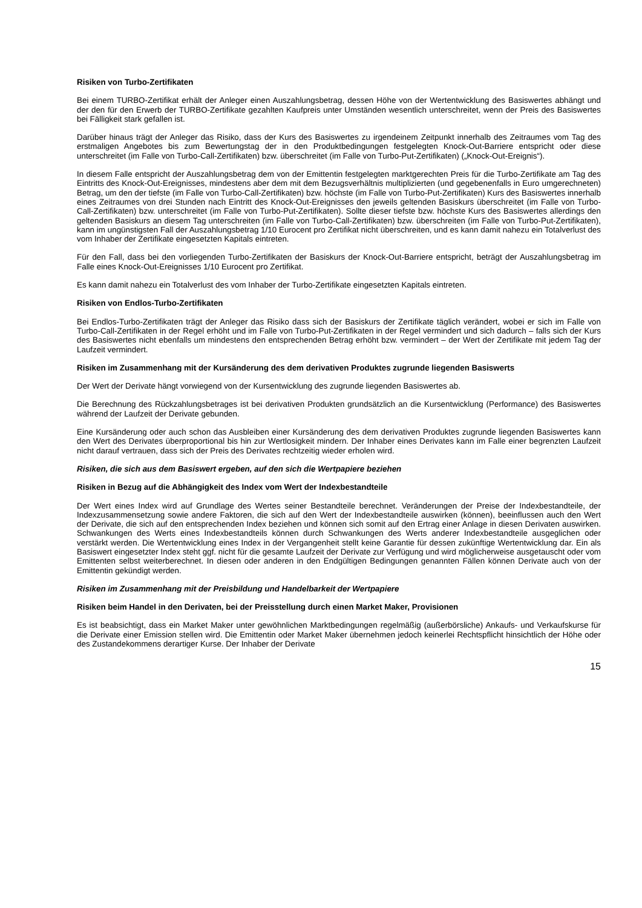Risiken von Turbo-Zertifikaten
Bei einem TURBO-Zertifikat erhält der Anleger einen Auszahlungsbetrag, dessen Höhe von der Wertentwicklung des Basiswertes abhängt und der den für den Erwerb der TURBO-Zertifikate gezahlten Kaufpreis unter Umständen wesentlich unterschreitet, wenn der Preis des Basiswertes bei Fälligkeit stark gefallen ist.
Darüber hinaus trägt der Anleger das Risiko, dass der Kurs des Basiswertes zu irgendeinem Zeitpunkt innerhalb des Zeitraumes vom Tag des erstmaligen Angebotes bis zum Bewertungstag der in den Produktbedingungen festgelegten Knock-Out-Barriere entspricht oder diese unterschreitet (im Falle von Turbo-Call-Zertifikaten) bzw. überschreitet (im Falle von Turbo-Put-Zertifikaten) („Knock-Out-Ereignis“).
In diesem Falle entspricht der Auszahlungsbetrag dem von der Emittentin festgelegten marktgerechten Preis für die Turbo-Zertifikate am Tag des Eintritts des Knock-Out-Ereignisses, mindestens aber dem mit dem Bezugsverhältnis multiplizierten (und gegebenenfalls in Euro umgerechneten) Betrag, um den der tiefste (im Falle von Turbo-Call-Zertifikaten) bzw. höchste (im Falle von Turbo-Put-Zertifikaten) Kurs des Basiswertes innerhalb eines Zeitraumes von drei Stunden nach Eintritt des Knock-Out-Ereignisses den jeweils geltenden Basiskurs überschreitet (im Falle von Turbo-Call-Zertifikaten) bzw. unterschreitet (im Falle von Turbo-Put-Zertifikaten). Sollte dieser tiefste bzw. höchste Kurs des Basiswertes allerdings den geltenden Basiskurs an diesem Tag unterschreiten (im Falle von Turbo-Call-Zertifikaten) bzw. überschreiten (im Falle von Turbo-Put-Zertifikaten), kann im ungünstigsten Fall der Auszahlungsbetrag 1/10 Eurocent pro Zertifikat nicht überschreiten, und es kann damit nahezu ein Totalverlust des vom Inhaber der Zertifikate eingesetzten Kapitals eintreten.
Für den Fall, dass bei den vorliegenden Turbo-Zertifikaten der Basiskurs der Knock-Out-Barriere entspricht, beträgt der Auszahlungsbetrag im Falle eines Knock-Out-Ereignisses 1/10 Eurocent pro Zertifikat.
Es kann damit nahezu ein Totalverlust des vom Inhaber der Turbo-Zertifikate eingesetzten Kapitals eintreten.
Risiken von Endlos-Turbo-Zertifikaten
Bei Endlos-Turbo-Zertifikaten trägt der Anleger das Risiko dass sich der Basiskurs der Zertifikate täglich verändert, wobei er sich im Falle von Turbo-Call-Zertifikaten in der Regel erhöht und im Falle von Turbo-Put-Zertifikaten in der Regel vermindert und sich dadurch – falls sich der Kurs des Basiswertes nicht ebenfalls um mindestens den entsprechenden Betrag erhöht bzw. vermindert – der Wert der Zertifikate mit jedem Tag der Laufzeit vermindert.
Risiken im Zusammenhang mit der Kursänderung des dem derivativen Produktes zugrunde liegenden Basiswerts
Der Wert der Derivate hängt vorwiegend von der Kursentwicklung des zugrunde liegenden Basiswertes ab.
Die Berechnung des Rückzahlungsbetrages ist bei derivativen Produkten grundsätzlich an die Kursentwicklung (Performance) des Basiswertes während der Laufzeit der Derivate gebunden.
Eine Kursänderung oder auch schon das Ausbleiben einer Kursänderung des dem derivativen Produktes zugrunde liegenden Basiswertes kann den Wert des Derivates überproportional bis hin zur Wertlosigkeit mindern. Der Inhaber eines Derivates kann im Falle einer begrenzten Laufzeit nicht darauf vertrauen, dass sich der Preis des Derivates rechtzeitig wieder erholen wird.
Risiken, die sich aus dem Basiswert ergeben, auf den sich die Wertpapiere beziehen
Risiken in Bezug auf die Abhängigkeit des Index vom Wert der Indexbestandteile
Der Wert eines Index wird auf Grundlage des Wertes seiner Bestandteile berechnet. Veränderungen der Preise der Indexbestandteile, der Indexzusammensetzung sowie andere Faktoren, die sich auf den Wert der Indexbestandteile auswirken (können), beeinflussen auch den Wert der Derivate, die sich auf den entsprechenden Index beziehen und können sich somit auf den Ertrag einer Anlage in diesen Derivaten auswirken. Schwankungen des Werts eines Indexbestandteils können durch Schwankungen des Werts anderer Indexbestandteile ausgeglichen oder verstärkt werden. Die Wertentwicklung eines Index in der Vergangenheit stellt keine Garantie für dessen zukünftige Wertentwicklung dar. Ein als Basiswert eingesetzter Index steht ggf. nicht für die gesamte Laufzeit der Derivate zur Verfügung und wird möglicherweise ausgetauscht oder vom Emittenten selbst weiterberechnet. In diesen oder anderen in den Endgültigen Bedingungen genannten Fällen können Derivate auch von der Emittentin gekündigt werden.
Risiken im Zusammenhang mit der Preisbildung und Handelbarkeit der Wertpapiere
Risiken beim Handel in den Derivaten, bei der Preisstellung durch einen Market Maker, Provisionen
Es ist beabsichtigt, dass ein Market Maker unter gewöhnlichen Marktbedingungen regelmäßig (außerbörsliche) Ankaufs- und Verkaufskurse für die Derivate einer Emission stellen wird. Die Emittentin oder Market Maker übernehmen jedoch keinerlei Rechtspflicht hinsichtlich der Höhe oder des Zustandekommens derartiger Kurse. Der Inhaber der Derivate
15